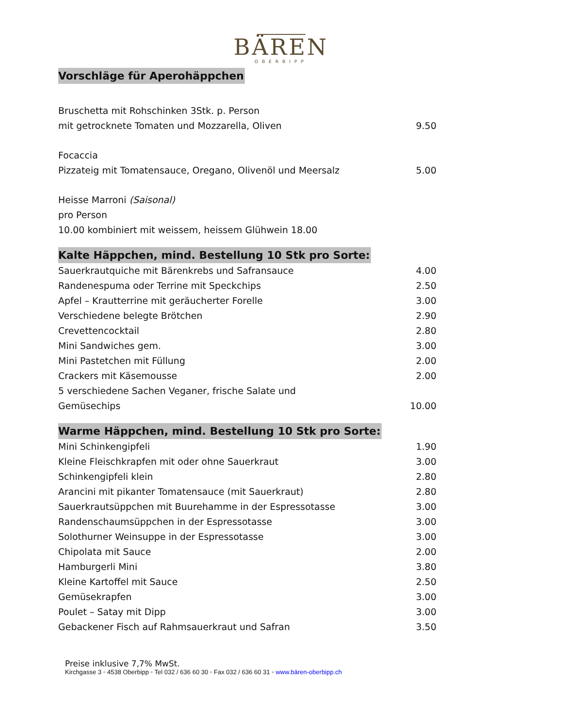BÄREN
OBERBIPP
Vorschläge für Aperohäppchen
Bruschetta mit Rohschinken 3Stk. p. Person
mit getrocknete Tomaten und Mozzarella, Oliven 9.50
Focaccia
Pizzateig mit Tomatensauce, Oregano, Olivenöl und Meersalz 5.00
Heisse Marroni (Saisonal)
pro Person
10.00 kombiniert mit weissem, heissem Glühwein 18.00
Kalte Häppchen, mind. Bestellung 10 Stk pro Sorte:
Sauerkrautquiche mit Bärenkrebs und Safransauce 4.00
Randenespuma oder Terrine mit Speckchips 2.50
Apfel – Krautterrine mit geräucherter Forelle 3.00
Verschiedene belegte Brötchen 2.90
Crevettencocktail 2.80
Mini Sandwiches gem. 3.00
Mini Pastetchen mit Füllung 2.00
Crackers mit Käsemousse 2.00
5 verschiedene Sachen Veganer, frische Salate und
Gemüsechips 10.00
Warme Häppchen, mind. Bestellung 10 Stk pro Sorte:
Mini Schinkengipfeli 1.90
Kleine Fleischkrapfen mit oder ohne Sauerkraut 3.00
Schinkengipfeli klein 2.80
Arancini mit pikanter Tomatensauce (mit Sauerkraut) 2.80
Sauerkrautsüppchen mit Buurehamme in der Espressotasse 3.00
Randenschaumsüppchen in der Espressotasse 3.00
Solothurner Weinsuppe in der Espressotasse 3.00
Chipolata mit Sauce 2.00
Hamburgerli Mini 3.80
Kleine Kartoffel mit Sauce 2.50
Gemüsekrapfen 3.00
Poulet – Satay mit Dipp 3.00
Gebackener Fisch auf Rahmsauerkraut und Safran 3.50
Preise inklusive 7,7% MwSt.
Kirchgasse 3 ◦ 4538 Oberbipp ◦ Tel 032 / 636 60 30 ◦ Fax 032 / 636 60 31 ◦ www.bären-oberbipp.ch